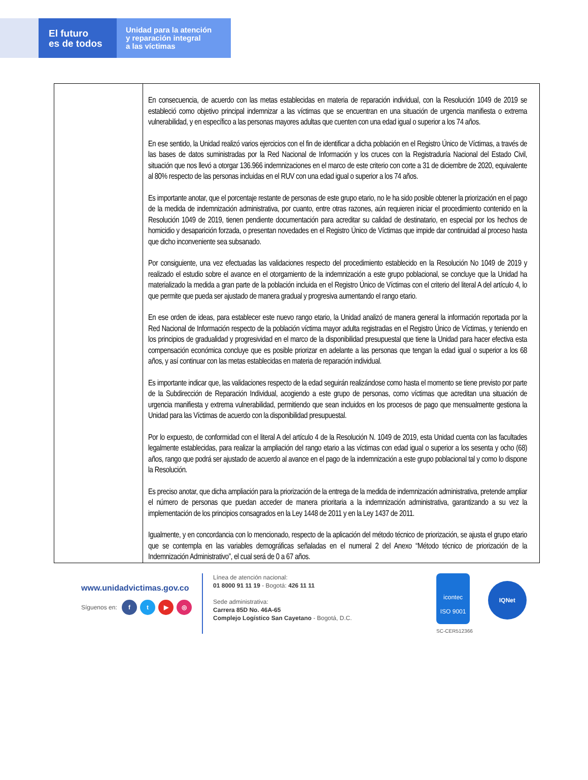El futuro
es de todos
Unidad para la atención
y reparación integral
a las víctimas
| | En consecuencia, de acuerdo con las metas establecidas en materia de reparación individual, con la Resolución 1049 de 2019 se estableció como objetivo principal indemnizar a las víctimas que se encuentran en una situación de urgencia manifiesta o extrema vulnerabilidad, y en específico a las personas mayores adultas que cuenten con una edad igual o superior a los 74 años. En ese sentido, la Unidad realizó varios ejercicios con el fin de identificar a dicha población en el Registro Único de Víctimas, a través de las bases de datos suministradas por la Red Nacional de Información y los cruces con la Registraduría Nacional del Estado Civil, situación que nos llevó a otorgar 136.966 indemnizaciones en el marco de este criterio con corte a 31 de diciembre de 2020, equivalente al 80% respecto de las personas incluidas en el RUV con una edad igual o superior a los 74 años. Es importante anotar, que el porcentaje restante de personas de este grupo etario, no le ha sido posible obtener la priorización en el pago de la medida de indemnización administrativa, por cuanto, entre otras razones, aún requieren iniciar el procedimiento contenido en la Resolución 1049 de 2019, tienen pendiente documentación para acreditar su calidad de destinatario, en especial por los hechos de homicidio y desaparición forzada, o presentan novedades en el Registro Único de Víctimas que impide dar continuidad al proceso hasta que dicho inconveniente sea subsanado. Por consiguiente, una vez efectuadas las validaciones respecto del procedimiento establecido en la Resolución No 1049 de 2019 y realizado el estudio sobre el avance en el otorgamiento de la indemnización a este grupo poblacional, se concluye que la Unidad ha materializado la medida a gran parte de la población incluida en el Registro Único de Víctimas con el criterio del literal A del artículo 4, lo que permite que pueda ser ajustado de manera gradual y progresiva aumentando el rango etario. En ese orden de ideas, para establecer este nuevo rango etario, la Unidad analizó de manera general la información reportada por la Red Nacional de Información respecto de la población víctima mayor adulta registradas en el Registro Único de Víctimas, y teniendo en los principios de gradualidad y progresividad en el marco de la disponibilidad presupuestal que tiene la Unidad para hacer efectiva esta compensación económica concluye que es posible priorizar en adelante a las personas que tengan la edad igual o superior a los 68 años, y así continuar con las metas establecidas en materia de reparación individual. Es importante indicar que, las validaciones respecto de la edad seguirán realizándose como hasta el momento se tiene previsto por parte de la Subdirección de Reparación Individual, acogiendo a este grupo de personas, como víctimas que acreditan una situación de urgencia manifiesta y extrema vulnerabilidad, permitiendo que sean incluidos en los procesos de pago que mensualmente gestiona la Unidad para las Víctimas de acuerdo con la disponibilidad presupuestal. Por lo expuesto, de conformidad con el literal A del artículo 4 de la Resolución N. 1049 de 2019, esta Unidad cuenta con las facultades legalmente establecidas, para realizar la ampliación del rango etario a las víctimas con edad igual o superior a los sesenta y ocho (68) años, rango que podrá ser ajustado de acuerdo al avance en el pago de la indemnización a este grupo poblacional tal y como lo dispone la Resolución. Es preciso anotar, que dicha ampliación para la priorización de la entrega de la medida de indemnización administrativa, pretende ampliar el número de personas que puedan acceder de manera prioritaria a la indemnización administrativa, garantizando a su vez la implementación de los principios consagrados en la Ley 1448 de 2011 y en la Ley 1437 de 2011. Igualmente, y en concordancia con lo mencionado, respecto de la aplicación del método técnico de priorización, se ajusta el grupo etario que se contempla en las variables demográficas señaladas en el numeral 2 del Anexo “Método técnico de priorización de la Indemnización Administrativo”, el cual será de 0 a 67 años. |
www.unidadvictimas.gov.co
Síguenos en: ft ▶ ◎
Línea de atención nacional:
01 8000 91 11 19 - Bogotá: 426 11 11
Sede administrativa:
Carrera 85D No. 46A-65
Complejo Logístico San Cayetano - Bogotá, D.C.
icontec
ISO 9001
SC-CER512366
IQNet